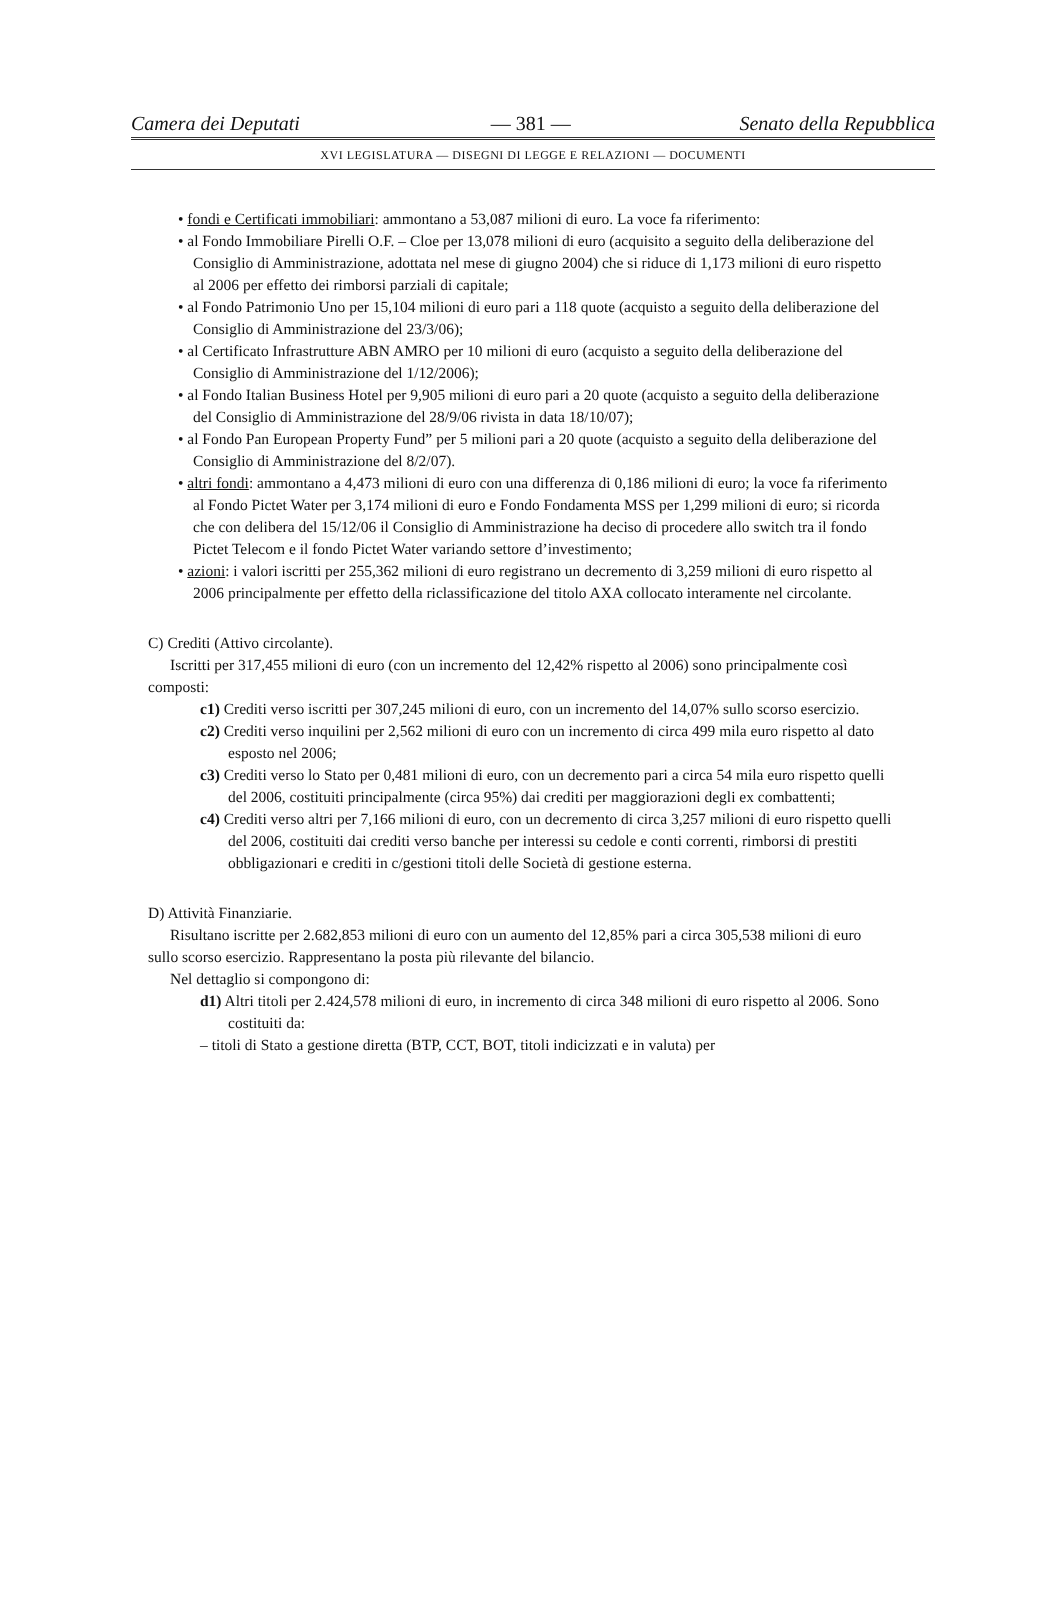Camera dei Deputati — 381 — Senato della Repubblica
XVI LEGISLATURA — DISEGNI DI LEGGE E RELAZIONI — DOCUMENTI
• fondi e Certificati immobiliari: ammontano a 53,087 milioni di euro. La voce fa riferimento:
• al Fondo Immobiliare Pirelli O.F. – Cloe per 13,078 milioni di euro (acquisito a seguito della deliberazione del Consiglio di Amministrazione, adottata nel mese di giugno 2004) che si riduce di 1,173 milioni di euro rispetto al 2006 per effetto dei rimborsi parziali di capitale;
• al Fondo Patrimonio Uno per 15,104 milioni di euro pari a 118 quote (acquisto a seguito della deliberazione del Consiglio di Amministrazione del 23/3/06);
• al Certificato Infrastrutture ABN AMRO per 10 milioni di euro (acquisto a seguito della deliberazione del Consiglio di Amministrazione del 1/12/2006);
• al Fondo Italian Business Hotel per 9,905 milioni di euro pari a 20 quote (acquisto a seguito della deliberazione del Consiglio di Amministrazione del 28/9/06 rivista in data 18/10/07);
• al Fondo Pan European Property Fund” per 5 milioni pari a 20 quote (acquisto a seguito della deliberazione del Consiglio di Amministrazione del 8/2/07).
• altri fondi: ammontano a 4,473 milioni di euro con una differenza di 0,186 milioni di euro; la voce fa riferimento al Fondo Pictet Water per 3,174 milioni di euro e Fondo Fondamenta MSS per 1,299 milioni di euro; si ricorda che con delibera del 15/12/06 il Consiglio di Amministrazione ha deciso di procedere allo switch tra il fondo Pictet Telecom e il fondo Pictet Water variando settore d’investimento;
• azioni: i valori iscritti per 255,362 milioni di euro registrano un decremento di 3,259 milioni di euro rispetto al 2006 principalmente per effetto della riclassificazione del titolo AXA collocato interamente nel circolante.
C) Crediti (Attivo circolante).
Iscritti per 317,455 milioni di euro (con un incremento del 12,42% rispetto al 2006) sono principalmente così composti:
c1) Crediti verso iscritti per 307,245 milioni di euro, con un incremento del 14,07% sullo scorso esercizio.
c2) Crediti verso inquilini per 2,562 milioni di euro con un incremento di circa 499 mila euro rispetto al dato esposto nel 2006;
c3) Crediti verso lo Stato per 0,481 milioni di euro, con un decremento pari a circa 54 mila euro rispetto quelli del 2006, costituiti principalmente (circa 95%) dai crediti per maggiorazioni degli ex combattenti;
c4) Crediti verso altri per 7,166 milioni di euro, con un decremento di circa 3,257 milioni di euro rispetto quelli del 2006, costituiti dai crediti verso banche per interessi su cedole e conti correnti, rimborsi di prestiti obbligazionari e crediti in c/gestioni titoli delle Società di gestione esterna.
D) Attività Finanziarie.
Risultano iscritte per 2.682,853 milioni di euro con un aumento del 12,85% pari a circa 305,538 milioni di euro sullo scorso esercizio. Rappresentano la posta più rilevante del bilancio.
Nel dettaglio si compongono di:
d1) Altri titoli per 2.424,578 milioni di euro, in incremento di circa 348 milioni di euro rispetto al 2006. Sono costituiti da:
– titoli di Stato a gestione diretta (BTP, CCT, BOT, titoli indicizzati e in valuta) per